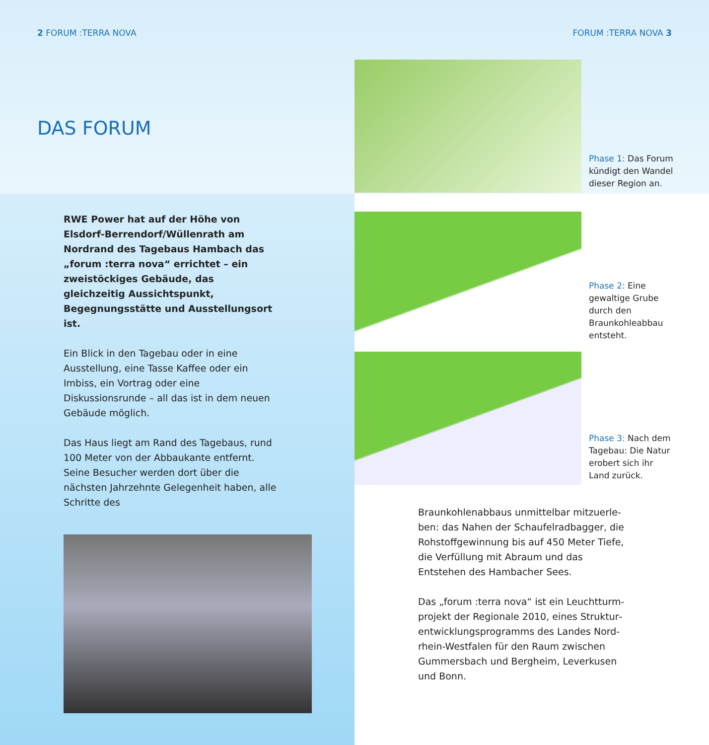2 FORUM :TERRA NOVA FORUM :TERRA NOVA 3
DAS FORUM
RWE Power hat auf der Höhe von Elsdorf-Berrendorf/Wüllenrath am Nordrand des Tagebaus Hambach das „forum :terra nova“ errichtet – ein zweistöckiges Gebäude, das gleichzeitig Aussichtspunkt, Begegnungs­stätte und Ausstellungsort ist.
Ein Blick in den Tagebau oder in eine Ausstel­lung, eine Tasse Kaffee oder ein Imbiss, ein Vortrag oder eine Diskussionsrunde – all das ist in dem neuen Gebäude möglich.
Das Haus liegt am Rand des Tagebaus, rund 100 Meter von der Abbaukante entfernt. Seine Besucher werden dort über die nächsten Jahr­zehnte Gelegenheit haben, alle Schritte des
Phase 1: Das Forum kündigt den Wandel dieser Region an.
Phase 2: Eine gewaltige Grube durch den Braunkohleabbau entsteht.
Phase 3: Nach dem Tagebau: Die Natur erobert sich ihr Land zurück.
Braunkohlenabbaus unmittelbar mitzuerle­ben: das Nahen der Schaufelradbagger, die Rohstoffgewinnung bis auf 450 Meter Tiefe, die Verfüllung mit Abraum und das Entstehen des Hambacher Sees.
Das „forum :terra nova“ ist ein Leuchtturm­projekt der Regionale 2010, eines Struktur­entwicklungsprogramms des Landes Nord­rhein-Westfalen für den Raum zwischen Gummersbach und Bergheim, Leverkusen und Bonn.